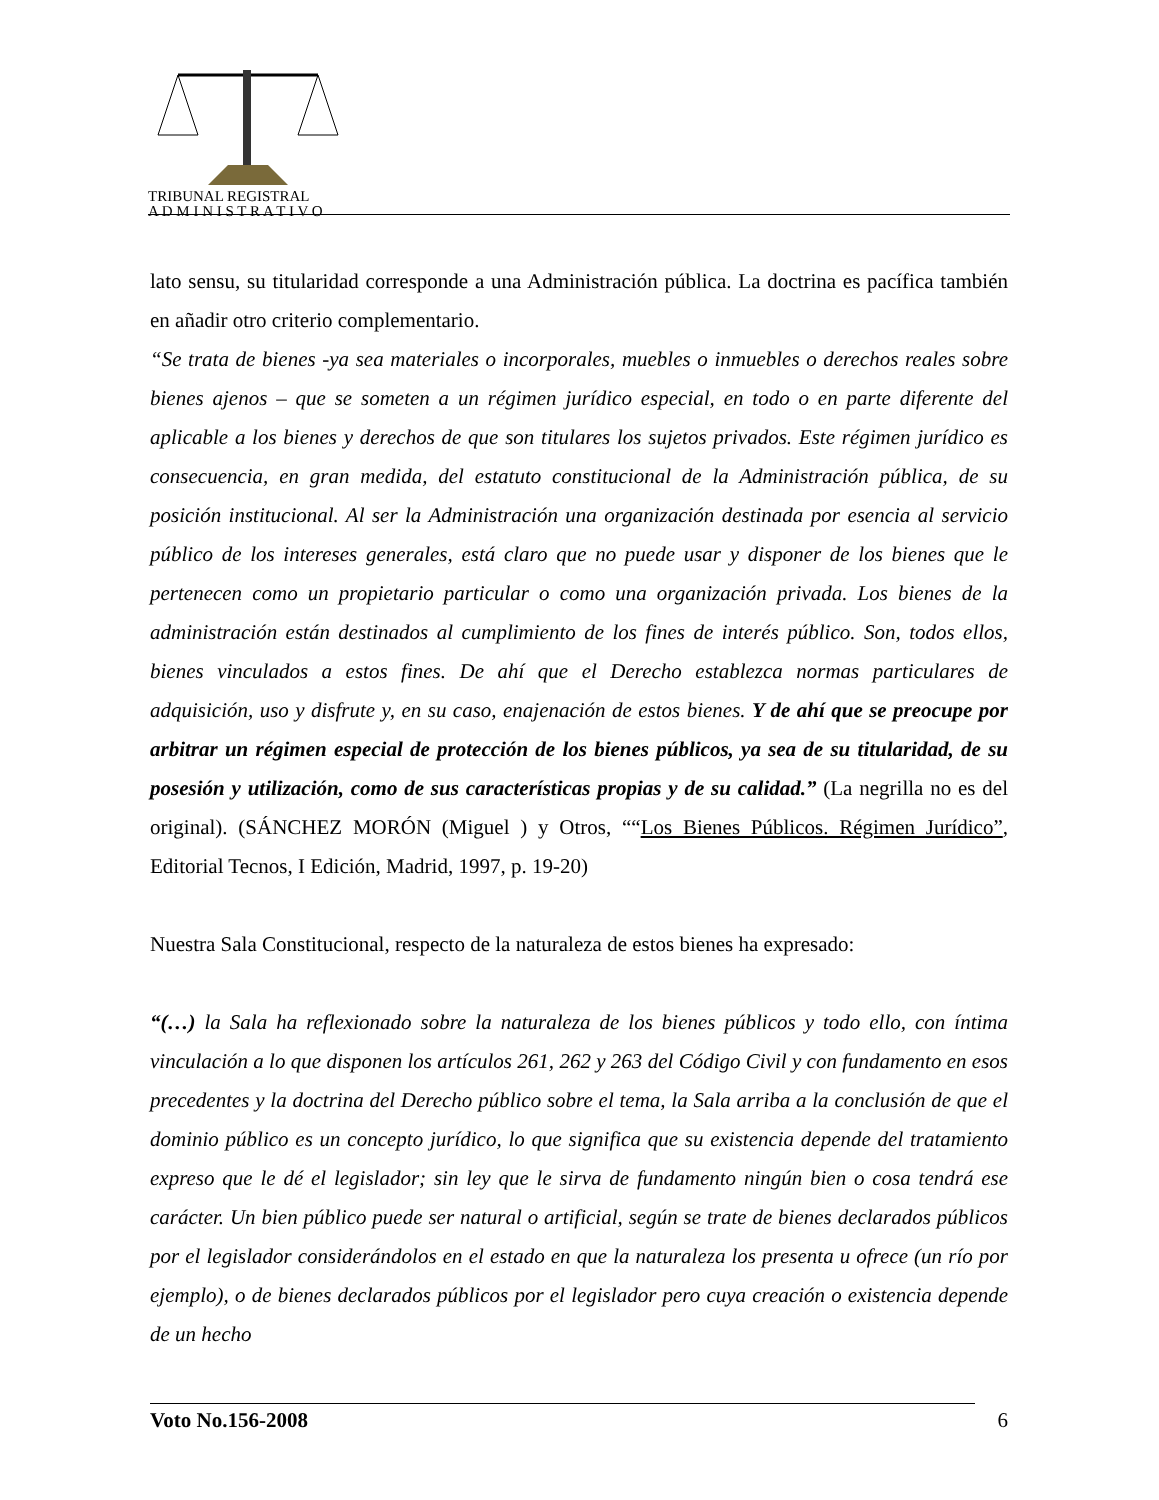TRIBUNAL REGISTRAL
A D M I N I S T R A T I V O
lato sensu, su titularidad corresponde a una Administración pública. La doctrina es pacífica también en añadir otro criterio complementario.
“Se trata de bienes -ya sea materiales o incorporales, muebles o inmuebles o derechos reales sobre bienes ajenos – que se someten a un régimen jurídico especial, en todo o en parte diferente del aplicable a los bienes y derechos de que son titulares los sujetos privados. Este régimen jurídico es consecuencia, en gran medida, del estatuto constitucional de la Administración pública, de su posición institucional. Al ser la Administración una organización destinada por esencia al servicio público de los intereses generales, está claro que no puede usar y disponer de los bienes que le pertenecen como un propietario particular o como una organización privada. Los bienes de la administración están destinados al cumplimiento de los fines de interés público. Son, todos ellos, bienes vinculados a estos fines. De ahí que el Derecho establezca normas particulares de adquisición, uso y disfrute y, en su caso, enajenación de estos bienes. Y de ahí que se preocupe por arbitrar un régimen especial de protección de los bienes públicos, ya sea de su titularidad, de su posesión y utilización, como de sus características propias y de su calidad.” (La negrilla no es del original). (SÁNCHEZ MORÓN (Miguel ) y Otros, ““Los Bienes Públicos. Régimen Jurídico”, Editorial Tecnos, I Edición, Madrid, 1997, p. 19-20)
Nuestra Sala Constitucional, respecto de la naturaleza de estos bienes ha expresado:
“(…) la Sala ha reflexionado sobre la naturaleza de los bienes públicos y todo ello, con íntima vinculación a lo que disponen los artículos 261, 262 y 263 del Código Civil y con fundamento en esos precedentes y la doctrina del Derecho público sobre el tema, la Sala arriba a la conclusión de que el dominio público es un concepto jurídico, lo que significa que su existencia depende del tratamiento expreso que le dé el legislador; sin ley que le sirva de fundamento ningún bien o cosa tendrá ese carácter. Un bien público puede ser natural o artificial, según se trate de bienes declarados públicos por el legislador considerándolos en el estado en que la naturaleza los presenta u ofrece (un río por ejemplo), o de bienes declarados públicos por el legislador pero cuya creación o existencia depende de un hecho
Voto No.156-2008 6